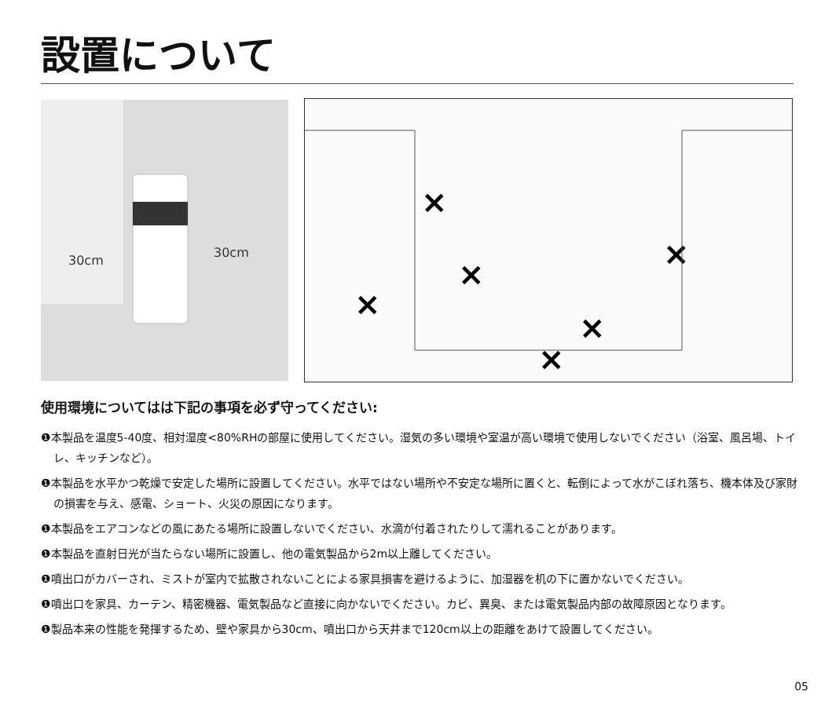設置について
30cm
30cm
×
×
×
×
×
×
使用環境についてはは下記の事項を必ず守ってください:
❶本製品を温度5-40度、相対湿度<80%RHの部屋に使用してください。湿気の多い環境や室温が高い環境で使用しないでください（浴室、風呂場、トイレ、キッチンなど）。
❶本製品を水平かつ乾燥で安定した場所に設置してください。水平ではない場所や不安定な場所に置くと、転倒によって水がこぼれ落ち、機本体及び家財の損害を与え、感電、ショート、火災の原因になります。
❶本製品をエアコンなどの風にあたる場所に設置しないでください、水滴が付着されたりして濡れることがあります。
❶本製品を直射日光が当たらない場所に設置し、他の電気製品から2m以上離してください。
❶噴出口がカバーされ、ミストが室内で拡散されないことによる家具損害を避けるように、加湿器を机の下に置かないでください。
❶噴出口を家具、カーテン、精密機器、電気製品など直接に向かないでください。カビ、異臭、または電気製品内部の故障原因となります。
❶製品本来の性能を発揮するため、壁や家具から30cm、噴出口から天井まで120cm以上の距離をあけて設置してください。
05